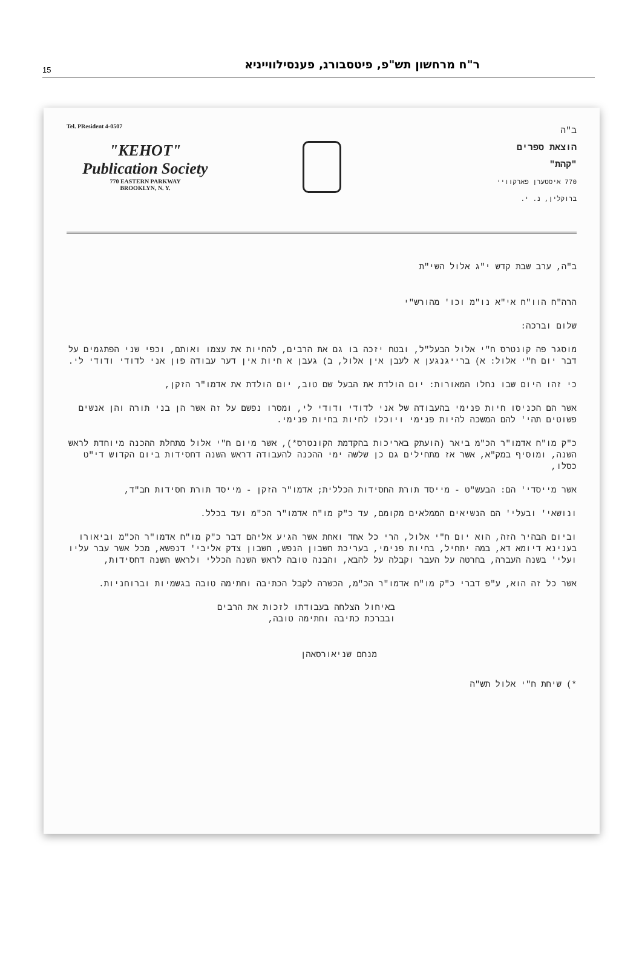15 ר"ח מרחשון תש"פ, פיטסבורג, פענסילווייניא
Tel. PResident 4-0507
"KEHOT"
Publication Society
770 EASTERN PARKWAY
BROOKLYN, N. Y.
ב"ה
הוצאת ספרים
"קהת"
770 איסטערן פארקוויי
ברוקלין, נ. י.
ב"ה, ערב שבת קדש י"ג אלול השי"ת
הרה"ח הוו"ח אי"א נו"מ וכו' מהורש"י
שלום וברכה:
מוסגר פה קונטרס ח"י אלול הבעל"ל, ובטח יזכה בו גם את הרבים, להחיות את עצמו ואותם, וכפי שני הפתגמים על דבר יום ח"י אלול: א) ברייגנגען א לעבן אין אלול, ב) געבן א חיות אין דער עבודה פון אני לדודי ודודי לי.
כי זהו היום שבו נחלו המאורות: יום הולדת את הבעל שם טוב, יום הולדת את אדמו"ר הזקן,
אשר הם הכניסו חיות פנימי בהעבודה של אני לדודי ודודי לי, ומסרו נפשם על זה אשר הן בני תורה והן אנשים פשוטים תהי' להם המשכה להיות פנימי ויוכלו לחיות בחיות פנימי.
כ"ק מו"ח אדמו"ר הכ"מ ביאר (הועתק באריכות בהקדמת הקונטרס*), אשר מיום ח"י אלול מתחלת ההכנה מיוחדת לראש השנה, ומוסיף במק"א, אשר אז מתחילים גם כן שלשה ימי ההכנה להעבודה דראש השנה דחסידות ביום הקדוש די"ט כסלו,
אשר מייסדי' הם: הבעש"ט - מייסד תורת החסידות הכללית; אדמו"ר הזקן - מייסד תורת חסידות חב"ד,
ונושאי' ובעלי' הם הנשיאים הממלאים מקומם, עד כ"ק מו"ח אדמו"ר הכ"מ ועד בכלל.
וביום הבהיר הזה, הוא יום ח"י אלול, הרי כל אחד ואחת אשר הגיע אליהם דבר כ"ק מו"ח אדמו"ר הכ"מ וביאורו בענינא דיומא דא, במה יתחיל, בחיות פנימי, בעריכת חשבון הנפש, חשבון צדק אליבי' דנפשא, מכל אשר עבר עליו ועלי' בשנה העברה, בחרטה על העבר וקבלה על להבא, והבנה טובה לראש השנה הכללי ולראש השנה דחסידות,
אשר כל זה הוא, ע"פ דברי כ"ק מו"ח אדמו"ר הכ"מ, הכשרה לקבל הכתיבה וחתימה טובה בגשמיות וברוחניות.
באיחול הצלחה בעבודתו לזכות את הרבים
ובברכת כתיבה וחתימה טובה,
מנחם שניאורסאהן
*) שיחת ח"י אלול תש"ה